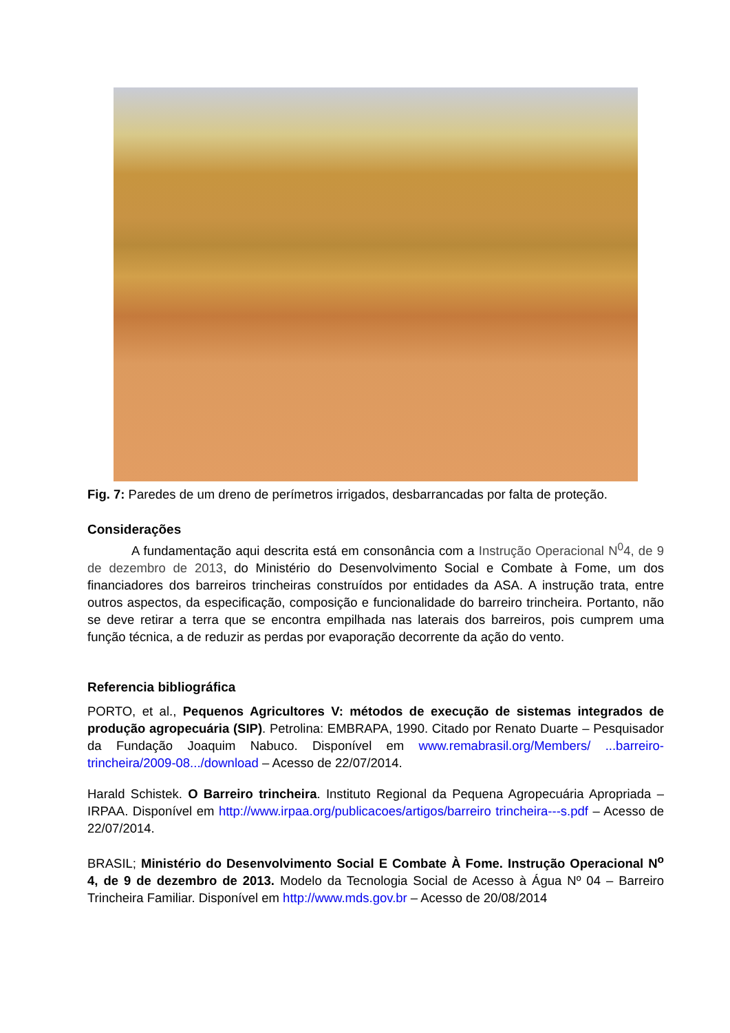Fig. 7: Paredes de um dreno de perímetros irrigados, desbarrancadas por falta de proteção.
Considerações
A fundamentação aqui descrita está em consonância com a Instrução Operacional N<sup>0</sup>4, de 9 de dezembro de 2013, do Ministério do Desenvolvimento Social e Combate à Fome, um dos financiadores dos barreiros trincheiras construídos por entidades da ASA. A instrução trata, entre outros aspectos, da especificação, composição e funcionalidade do barreiro trincheira. Portanto, não se deve retirar a terra que se encontra empilhada nas laterais dos barreiros, pois cumprem uma função técnica, a de reduzir as perdas por evaporação decorrente da ação do vento.
Referencia bibliográfica
PORTO, et al., Pequenos Agricultores V: métodos de execução de sistemas integrados de produção agropecuária (SIP). Petrolina: EMBRAPA, 1990. Citado por Renato Duarte – Pesquisador da Fundação Joaquim Nabuco. Disponível em www.remabrasil.org/Members/ ...barreiro-trincheira/2009-08.../download – Acesso de 22/07/2014.
Harald Schistek. O Barreiro trincheira. Instituto Regional da Pequena Agropecuária Apropriada – IRPAA. Disponível em http://www.irpaa.org/publicacoes/artigos/barreiro trincheira---s.pdf – Acesso de 22/07/2014.
BRASIL; Ministério do Desenvolvimento Social E Combate À Fome. Instrução Operacional N<sup>o</sup> 4, de 9 de dezembro de 2013. Modelo da Tecnologia Social de Acesso à Água Nº 04 – Barreiro Trincheira Familiar. Disponível em http://www.mds.gov.br – Acesso de 20/08/2014